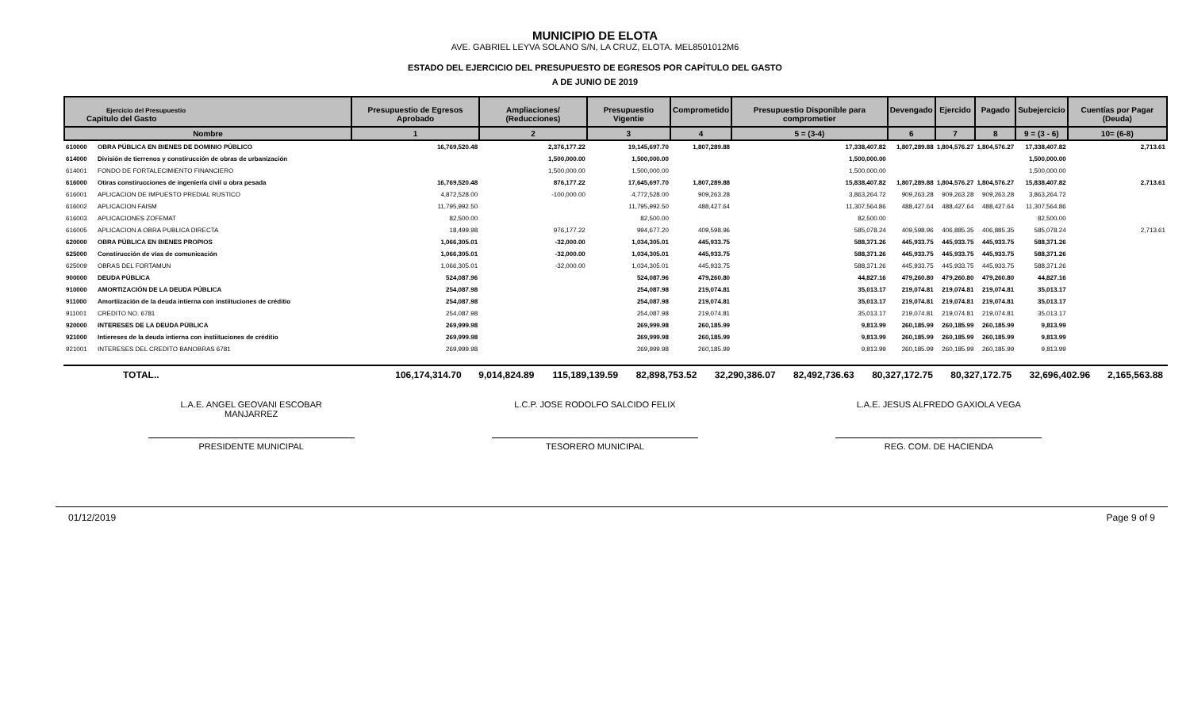MUNICIPIO DE ELOTA
AVE. GABRIEL LEYVA SOLANO S/N, LA CRUZ, ELOTA. MEL8501012M6
ESTADO DEL EJERCICIO DEL PRESUPUESTO DE EGRESOS POR CAPÍTULO DEL GASTO
A DE JUNIO DE 2019
| Ejercicio del Presupuestio Capitulo del Gasto | | Presupuestio de Egresos Aprobado | Ampliaciones/ (Reducciones) | Presupuestio Vigentie | Comprometido | Presupuestio Disponible para comprometier | Devengado | Ejercido | Pagado | Subejercicio | Cuentías por Pagar (Deuda) |
| --- | --- | --- | --- | --- | --- | --- | --- | --- | --- | --- | --- |
| Nombre | | 1 | 2 | 3 | 4 | 5 = (3-4) | 6 | 7 | 8 | 9 = (3 - 6) | 10= (6-8) |
| 610000 | OBRA PÚBLICA EN BIENES DE DOMINIO PÚBLICO | 16,769,520.48 | 2,376,177.22 | 19,145,697.70 | 1,807,289.88 | 17,338,407.82 | 1,807,289.88 | 1,804,576.27 | 1,804,576.27 | 17,338,407.82 | 2,713.61 |
| 614000 | División de tierrenos y constirucción de obras de urbanización | | 1,500,000.00 | 1,500,000.00 | | 1,500,000.00 | | | | 1,500,000.00 | |
| 614001 | FONDO DE FORTALECIMIENTO FINANCIERO | | 1,500,000.00 | 1,500,000.00 | | 1,500,000.00 | | | | 1,500,000.00 | |
| 616000 | Otiras constirucciones de ingeniería civil u obra pesada | 16,769,520.48 | 876,177.22 | 17,645,697.70 | 1,807,289.88 | 15,838,407.82 | 1,807,289.88 | 1,804,576.27 | 1,804,576.27 | 15,838,407.82 | 2,713.61 |
| 616001 | APLICACION DE IMPUESTO PREDIAL RUSTICO | 4,872,528.00 | -100,000.00 | 4,772,528.00 | 909,263.28 | 3,863,264.72 | 909,263.28 | 909,263.28 | 909,263.28 | 3,863,264.72 | |
| 616002 | APLICACION FAISM | 11,795,992.50 | | 11,795,992.50 | 488,427.64 | 11,307,564.86 | 488,427.64 | 488,427.64 | 488,427.64 | 11,307,564.86 | |
| 616003 | APLICACIONES ZOFEMAT | 82,500.00 | | 82,500.00 | | 82,500.00 | | | | 82,500.00 | |
| 616005 | APLICACION A OBRA PUBLICA DIRECTA | 18,499.98 | 976,177.22 | 994,677.20 | 409,598.96 | 585,078.24 | 409,598.96 | 406,885.35 | 406,885.35 | 585,078.24 | 2,713.61 |
| 620000 | OBRA PÚBLICA EN BIENES PROPIOS | 1,066,305.01 | -32,000.00 | 1,034,305.01 | 445,933.75 | 588,371.26 | 445,933.75 | 445,933.75 | 445,933.75 | 588,371.26 | |
| 625000 | Constirucción de vías de comunicación | 1,066,305.01 | -32,000.00 | 1,034,305.01 | 445,933.75 | 588,371.26 | 445,933.75 | 445,933.75 | 445,933.75 | 588,371.26 | |
| 625009 | OBRAS DEL FORTAMUN | 1,066,305.01 | -32,000.00 | 1,034,305.01 | 445,933.75 | 588,371.26 | 445,933.75 | 445,933.75 | 445,933.75 | 588,371.26 | |
| 900000 | DEUDA PÚBLICA | 524,087.96 | | 524,087.96 | 479,260.80 | 44,827.16 | 479,260.80 | 479,260.80 | 479,260.80 | 44,827.16 | |
| 910000 | AMORTIZACIÓN DE LA DEUDA PÚBLICA | 254,087.98 | | 254,087.98 | 219,074.81 | 35,013.17 | 219,074.81 | 219,074.81 | 219,074.81 | 35,013.17 | |
| 911000 | Amortiización de la deuda intierna con instiituciones de créditio | 254,087.98 | | 254,087.98 | 219,074.81 | 35,013.17 | 219,074.81 | 219,074.81 | 219,074.81 | 35,013.17 | |
| 911001 | CREDITO NO. 6781 | 254,087.98 | | 254,087.98 | 219,074.81 | 35,013.17 | 219,074.81 | 219,074.81 | 219,074.81 | 35,013.17 | |
| 920000 | INTERESES DE LA DEUDA PÚBLICA | 269,999.98 | | 269,999.98 | 260,185.99 | 9,813.99 | 260,185.99 | 260,185.99 | 260,185.99 | 9,813.99 | |
| 921000 | Intiereses de la deuda intierna con instiituciones de créditio | 269,999.98 | | 269,999.98 | 260,185.99 | 9,813.99 | 260,185.99 | 260,185.99 | 260,185.99 | 9,813.99 | |
| 921001 | INTERESES DEL CREDITO BANOBRAS 6781 | 269,999.98 | | 269,999.98 | 260,185.99 | 9,813.99 | 260,185.99 | 260,185.99 | 260,185.99 | 9,813.99 | |
| TOTAL.. | 106,174,314.70 | 9,014,824.89 | 115,189,139.59 | 82,898,753.52 | 32,290,386.07 | 82,492,736.63 | 80,327,172.75 | 80,327,172.75 | 32,696,402.96 | 2,165,563.88 |
L.A.E. ANGEL GEOVANI ESCOBAR
MANJARREZ
PRESIDENTE MUNICIPAL
L.C.P. JOSE RODOLFO SALCIDO FELIX
TESORERO MUNICIPAL
L.A.E. JESUS ALFREDO GAXIOLA VEGA
REG. COM. DE HACIENDA
01/12/2019 Page 9 of 9